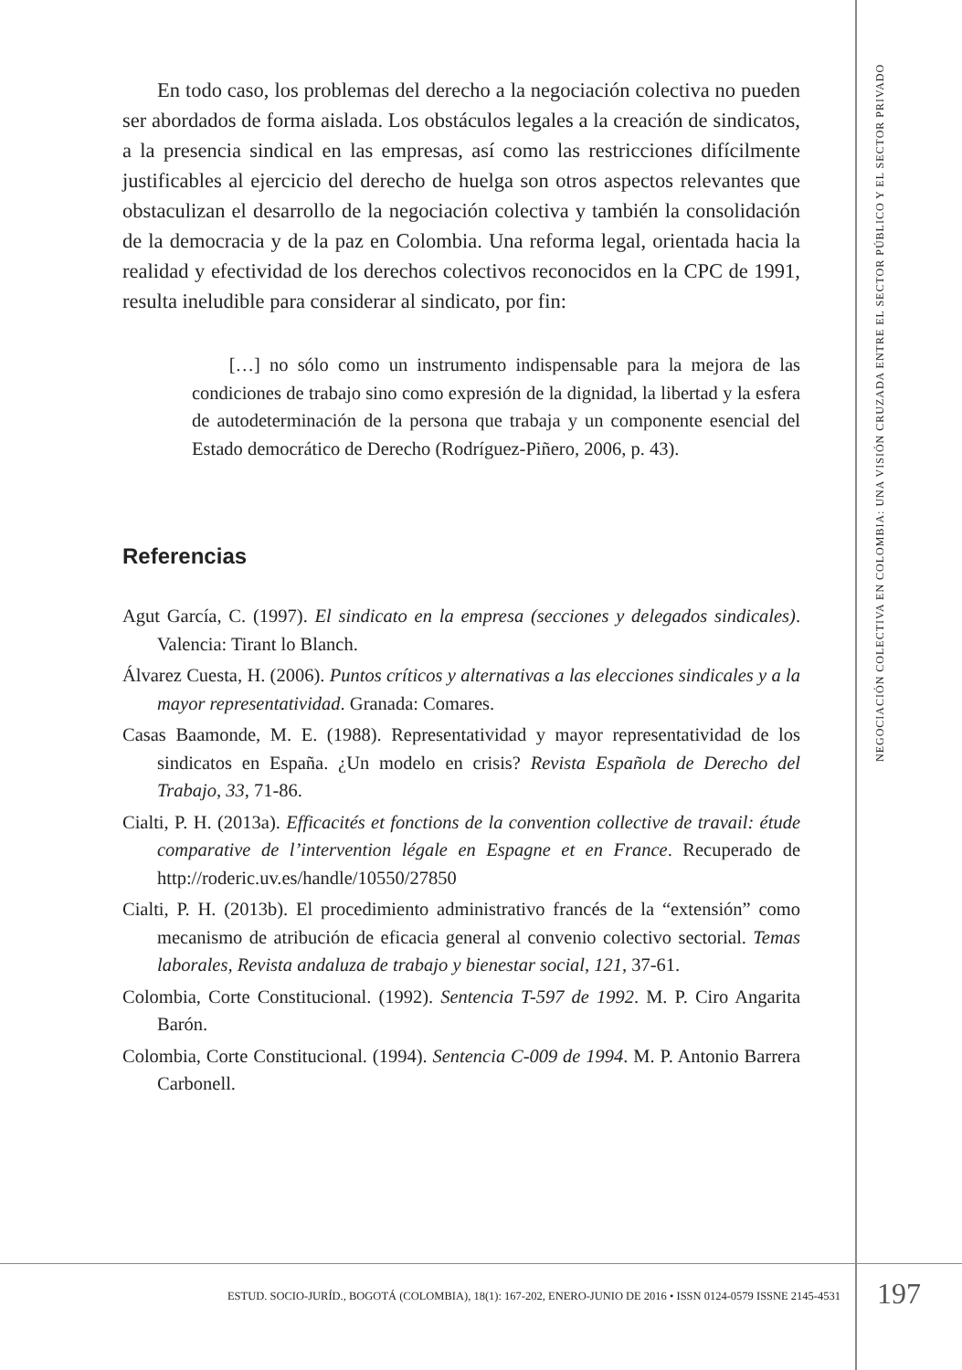En todo caso, los problemas del derecho a la negociación colectiva no pueden ser abordados de forma aislada. Los obstáculos legales a la creación de sindicatos, a la presencia sindical en las empresas, así como las restricciones difícilmente justificables al ejercicio del derecho de huelga son otros aspectos relevantes que obstaculizan el desarrollo de la negociación colectiva y también la consolidación de la democracia y de la paz en Colombia. Una reforma legal, orientada hacia la realidad y efectividad de los derechos colectivos reconocidos en la CPC de 1991, resulta ineludible para considerar al sindicato, por fin:
[…] no sólo como un instrumento indispensable para la mejora de las condiciones de trabajo sino como expresión de la dignidad, la libertad y la esfera de autodeterminación de la persona que trabaja y un componente esencial del Estado democrático de Derecho (Rodríguez-Piñero, 2006, p. 43).
Referencias
Agut García, C. (1997). El sindicato en la empresa (secciones y delegados sindicales). Valencia: Tirant lo Blanch.
Álvarez Cuesta, H. (2006). Puntos críticos y alternativas a las elecciones sindicales y a la mayor representatividad. Granada: Comares.
Casas Baamonde, M. E. (1988). Representatividad y mayor representatividad de los sindicatos en España. ¿Un modelo en crisis? Revista Española de Derecho del Trabajo, 33, 71-86.
Cialti, P. H. (2013a). Efficacités et fonctions de la convention collective de travail: étude comparative de l’intervention légale en Espagne et en France. Recuperado de http://roderic.uv.es/handle/10550/27850
Cialti, P. H. (2013b). El procedimiento administrativo francés de la “extensión” como mecanismo de atribución de eficacia general al convenio colectivo sectorial. Temas laborales, Revista andaluza de trabajo y bienestar social, 121, 37-61.
Colombia, Corte Constitucional. (1992). Sentencia T-597 de 1992. M. P. Ciro Angarita Barón.
Colombia, Corte Constitucional. (1994). Sentencia C-009 de 1994. M. P. Antonio Barrera Carbonell.
NEGOCIACIÓN COLECTIVA EN COLOMBIA: UNA VISIÓN CRUZADA ENTRE EL SECTOR PÚBLICO Y EL SECTOR PRIVADO
ESTUD. SOCIO-JURÍD., BOGOTÁ (COLOMBIA), 18(1): 167-202, ENERO-JUNIO DE 2016 • ISSN 0124-0579 ISSNE 2145-4531
197